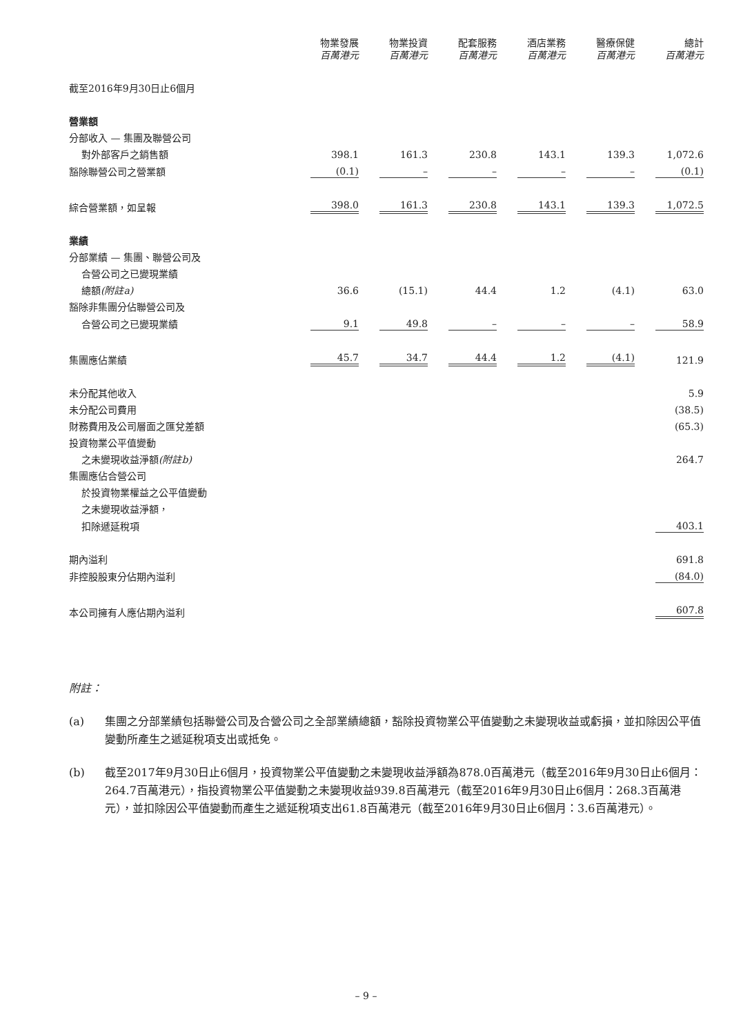| | 物業發展 百萬港元 | 物業投資 百萬港元 | 配套服務 百萬港元 | 酒店業務 百萬港元 | 醫療保健 百萬港元 | 總計 百萬港元 |
| --- | --- | --- | --- | --- | --- | --- |
| 截至2016年9月30日止6個月 | | | | | | |
| 營業額 | | | | | | |
| 分部收入 — 集團及聯營公司 | | | | | | |
| 對外部客戶之銷售額 | 398.1 | 161.3 | 230.8 | 143.1 | 139.3 | 1,072.6 |
| 豁除聯營公司之營業額 | (0.1) | – | – | – | – | (0.1) |
| 綜合營業額，如呈報 | 398.0 | 161.3 | 230.8 | 143.1 | 139.3 | 1,072.5 |
| 業績 | | | | | | |
| 分部業績 — 集團、聯營公司及 | | | | | | |
| 合營公司之已變現業績 | | | | | | |
| 總額 (附註a) | 36.6 | (15.1) | 44.4 | 1.2 | (4.1) | 63.0 |
| 豁除非集團分佔聯營公司及 | | | | | | |
| 合營公司之已變現業績 | 9.1 | 49.8 | – | – | – | 58.9 |
| 集團應佔業績 | 45.7 | 34.7 | 44.4 | 1.2 | (4.1) | 121.9 |
| 未分配其他收入 | | | | | | 5.9 |
| 未分配公司費用 | | | | | | (38.5) |
| 財務費用及公司層面之匯兌差額 | | | | | | (65.3) |
| 投資物業公平值變動 | | | | | | |
| 之未變現收益淨額 (附註b) | | | | | | 264.7 |
| 集團應佔合營公司 | | | | | | |
| 於投資物業權益之公平值變動 | | | | | | |
| 之未變現收益淨額， | | | | | | |
| 扣除遞延稅項 | | | | | | 403.1 |
| 期內溢利 | | | | | | 691.8 |
| 非控股股東分佔期內溢利 | | | | | | (84.0) |
| 本公司擁有人應佔期內溢利 | | | | | | 607.8 |
附註：
(a) 集團之分部業績包括聯營公司及合營公司之全部業績總額，豁除投資物業公平值變動之未變現收益或虧損，並扣除因公平值變動所產生之遞延稅項支出或抵免。
(b) 截至2017年9月30日止6個月，投資物業公平值變動之未變現收益淨額為878.0百萬港元（截至2016年9月30日止6個月：264.7百萬港元），指投資物業公平值變動之未變現收益939.8百萬港元（截至2016年9月30日止6個月：268.3百萬港元），並扣除因公平值變動而產生之遞延稅項支出61.8百萬港元（截至2016年9月30日止6個月：3.6百萬港元）。
– 9 –